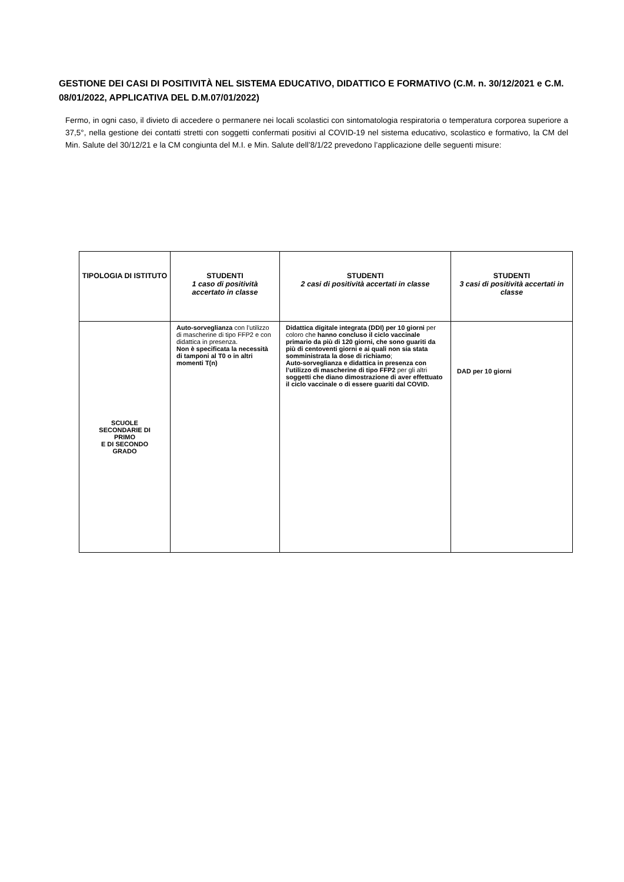GESTIONE DEI CASI DI POSITIVITÀ NEL SISTEMA EDUCATIVO, DIDATTICO E FORMATIVO (C.M. n. 30/12/2021 e C.M. 08/01/2022, APPLICATIVA DEL D.M.07/01/2022)
Fermo, in ogni caso, il divieto di accedere o permanere nei locali scolastici con sintomatologia respiratoria o temperatura corporea superiore a 37,5°, nella gestione dei contatti stretti con soggetti confermati positivi al COVID-19 nel sistema educativo, scolastico e formativo, la CM del Min. Salute del 30/12/21 e la CM congiunta del M.I. e Min. Salute dell’8/1/22 prevedono l’applicazione delle seguenti misure:
| TIPOLOGIA DI ISTITUTO | STUDENTI 1 caso di positività accertato in classe | STUDENTI 2 casi di positività accertati in classe | STUDENTI 3 casi di positività accertati in classe |
| --- | --- | --- | --- |
| SCUOLE SECONDARIE DI PRIMO E DI SECONDO GRADO | Auto-sorveglianza con l’utilizzo di mascherine di tipo FFP2 e con didattica in presenza. Non è specificata la necessità di tamponi al T0 o in altri momenti T(n) | Didattica digitale integrata (DDI) per 10 giorni per coloro che hanno concluso il ciclo vaccinale primario da più di 120 giorni, che sono guariti da più di centoventi giorni e ai quali non sia stata somministrata la dose di richiamo ; Auto-sorveglianza e didattica in presenza con l’utilizzo di mascherine di tipo FFP2 per gli altri soggetti che diano dimostrazione di aver effettuato il ciclo vaccinale o di essere guariti dal COVID. | DAD per 10 giorni |